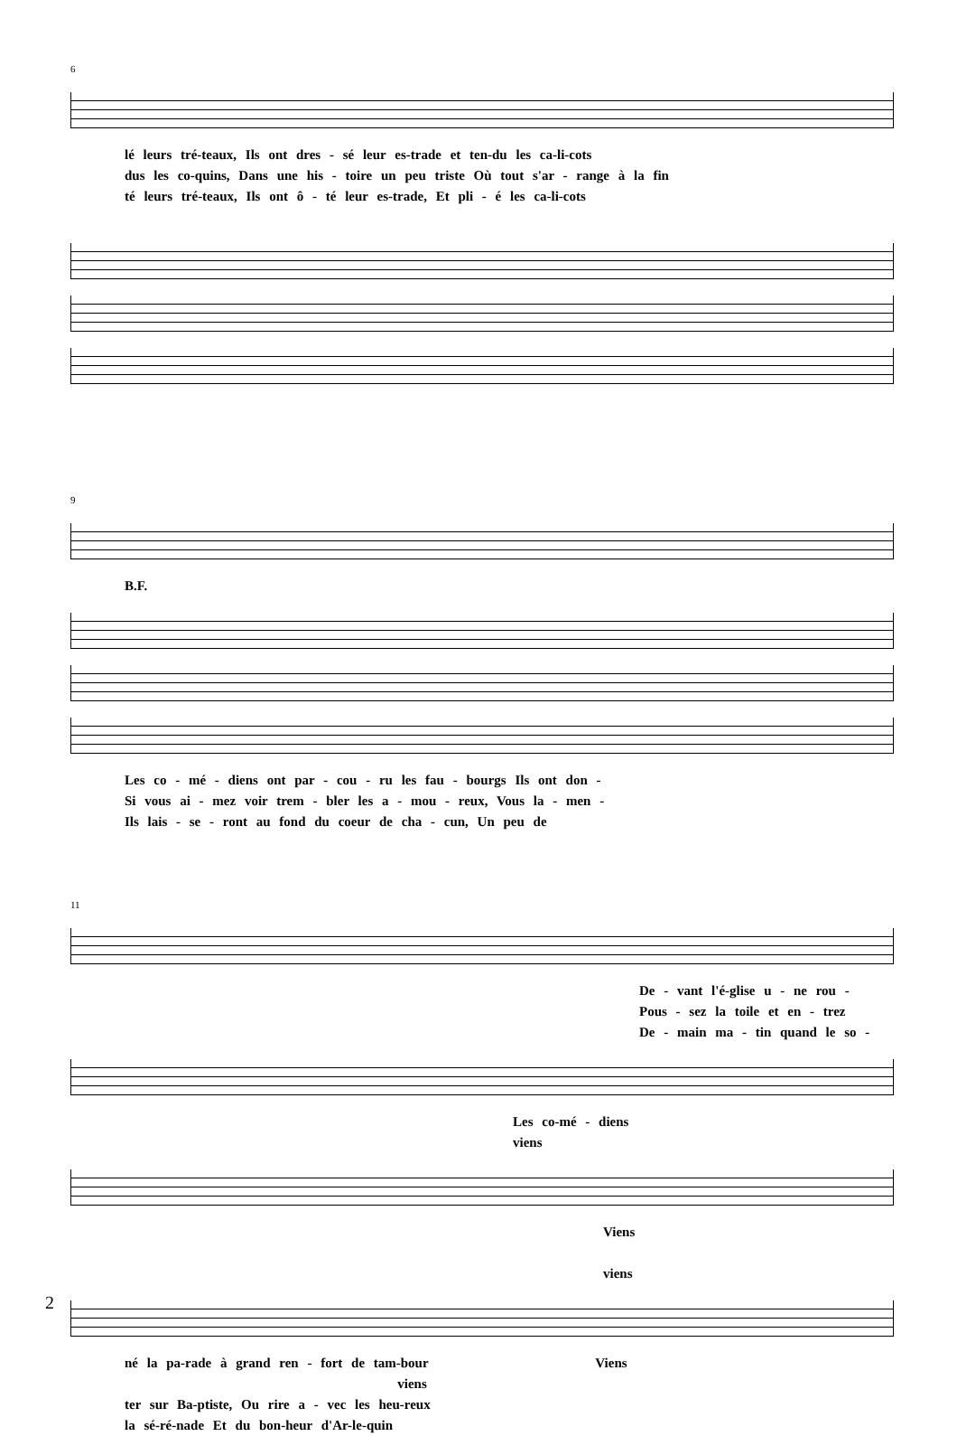6
lé leurs tré-teaux, Ils ont dres - sé leur es-trade et ten-du les ca-li-cots
dus les co-quins, Dans une his - toire un peu triste Où tout s'ar - range à la fin
té leurs tré-teaux, Ils ont ô - té leur es-trade, Et pli - é les ca-li-cots
9
B.F.
Les co - mé - diens ont par - cou - ru les fau - bourgs Ils ont don -
Si vous ai - mez voir trem - bler les a - mou - reux, Vous la - men -
Ils lais - se - ront au fond du coeur de cha - cun, Un peu de
11
De - vant l'é-glise u - ne rou -
Pous - sez la toile et en - trez
De - main ma - tin quand le so -
Les co-mé - diens viens
Viens viens
né la pa-rade à grand ren - fort de tam-bour Viens viens
ter sur Ba-ptiste, Ou rire a - vec les heu-reux
la sé-ré-nade Et du bon-heur d'Ar-le-quin
2